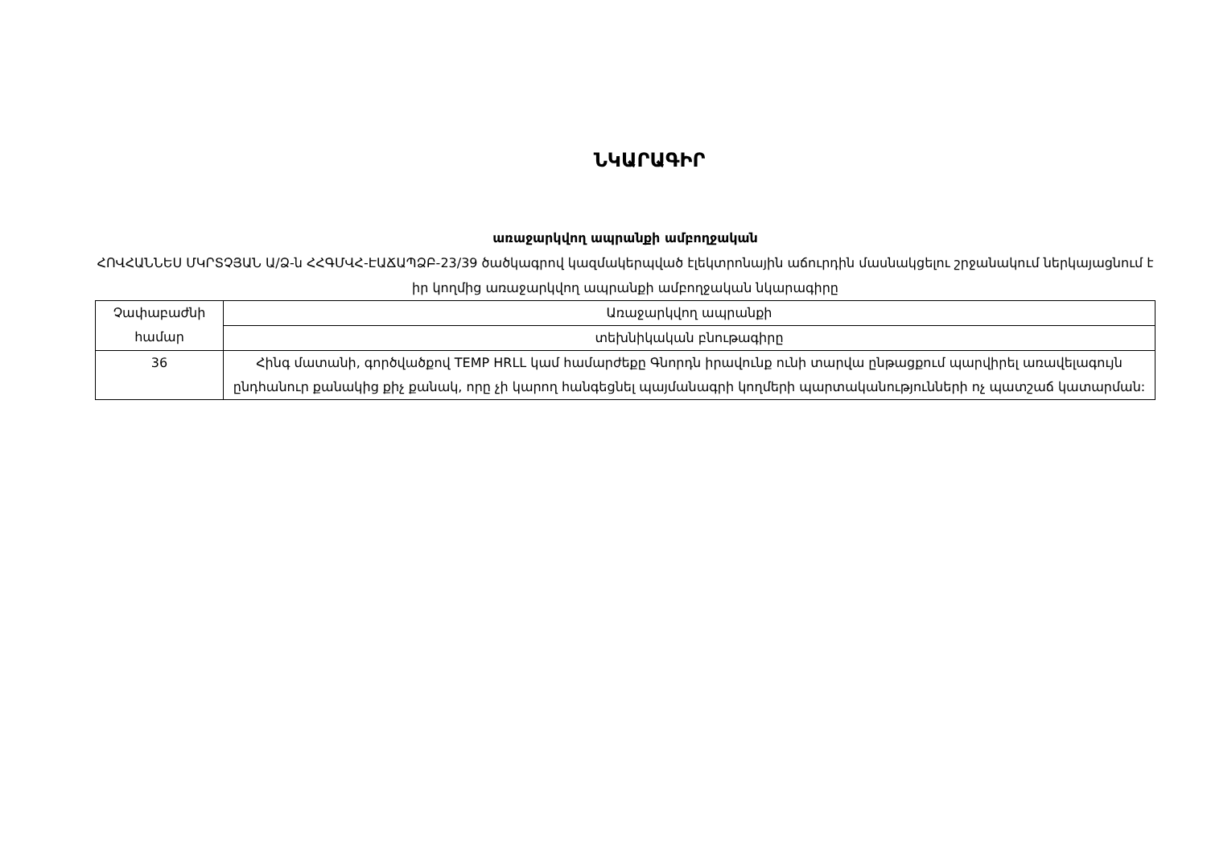ՆԿԱՐԱԳԻՐ
առաջարկվող ապրանքի ամբողջական
ՀՈՎՀԱՆՆԵՍ ՄԿՐՏՉՅԱՆ Ա/Ձ-ն ՀՀԳՄՎՀ-ԷԱՃԱՊՁԲ-23/39 ծածկագրով կազմակերպված էլեկտրոնային աճուրդին մասնակցելու շրջանակում ներկայացնում է իր կողմից առաջարկվող ապրանքի ամբողջական նկարագիրը
| Չափաբաժնի համար | Առաջարկվող ապրանքի |
| | տեխնիկական բնութագիրը |
| 36 | Հինգ մատանի, գործվածքով TEMP HRLL կամ համարժեքը Գնորդն իրավունք ունի տարվա ընթացքում պարվիրել առավելագույն ընդհանուր քանակից քիչ քանակ, որը չի կարող հանգեցնել պայմանագրի կողմերի պարտականությունների ոչ պատշաճ կատարման: |